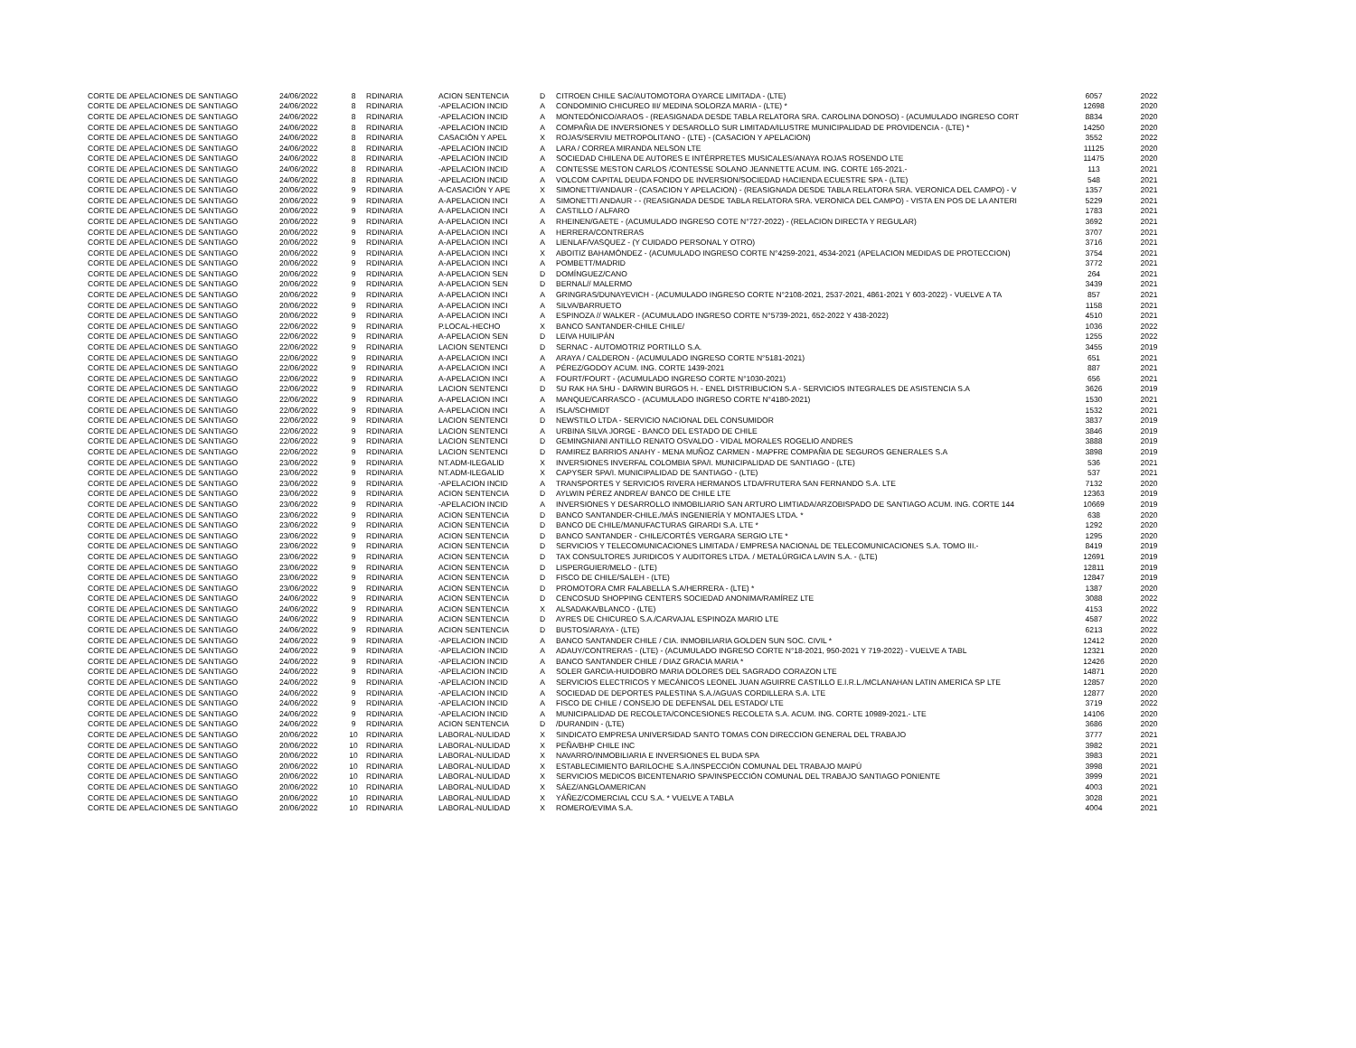| CORTE DE APELACIONES DE SANTIAGO | 24/06/2022 | 8 | RDINARIA | ACION SENTENCIA | D | CITROEN CHILE SAC/AUTOMOTORA OYARCE LIMITADA - (LTE) | 6057 | 2022 |
| CORTE DE APELACIONES DE SANTIAGO | 24/06/2022 | 8 | RDINARIA | -APELACION INCID | A | CONDOMINIO CHICUREO III/ MEDINA SOLORZA MARIA - (LTE) * | 12698 | 2020 |
| CORTE DE APELACIONES DE SANTIAGO | 24/06/2022 | 8 | RDINARIA | -APELACION INCID | A | MONTEDÓNICO/ARAOS - (REASIGNADA DESDE TABLA RELATORA SRA. CAROLINA DONOSO) - (ACUMULADO INGRESO CORT | 8834 | 2020 |
| CORTE DE APELACIONES DE SANTIAGO | 24/06/2022 | 8 | RDINARIA | -APELACION INCID | A | COMPAÑIA DE INVERSIONES Y DESAROLLO SUR LIMITADA/ILUSTRE MUNICIPALIDAD DE PROVIDENCIA - (LTE) * | 14250 | 2020 |
| CORTE DE APELACIONES DE SANTIAGO | 24/06/2022 | 8 | RDINARIA | CASACIÓN Y APEL | X | ROJAS/SERVIU METROPOLITANO - (LTE) - (CASACION Y APELACION) | 3552 | 2022 |
| CORTE DE APELACIONES DE SANTIAGO | 24/06/2022 | 8 | RDINARIA | -APELACION INCID | A | LARA / CORREA MIRANDA NELSON LTE | 11125 | 2020 |
| CORTE DE APELACIONES DE SANTIAGO | 24/06/2022 | 8 | RDINARIA | -APELACION INCID | A | SOCIEDAD CHILENA DE AUTORES E INTÉRPRETES MUSICALES/ANAYA ROJAS ROSENDO LTE | 11475 | 2020 |
| CORTE DE APELACIONES DE SANTIAGO | 24/06/2022 | 8 | RDINARIA | -APELACION INCID | A | CONTESSE MESTON CARLOS /CONTESSE SOLANO JEANNETTE ACUM. ING. CORTE 165-2021.- | 113 | 2021 |
| CORTE DE APELACIONES DE SANTIAGO | 24/06/2022 | 8 | RDINARIA | -APELACION INCID | A | VOLCOM CAPITAL DEUDA FONDO DE INVERSION/SOCIEDAD HACIENDA ECUESTRE SPA - (LTE) | 548 | 2021 |
| CORTE DE APELACIONES DE SANTIAGO | 20/06/2022 | 9 | RDINARIA | A-CASACIÓN Y APE | X | SIMONETTI/ANDAUR - (CASACION Y APELACION) - (REASIGNADA DESDE TABLA RELATORA SRA. VERONICA DEL CAMPO) - V | 1357 | 2021 |
| CORTE DE APELACIONES DE SANTIAGO | 20/06/2022 | 9 | RDINARIA | A-APELACION INCI | A | SIMONETTI ANDAUR - - (REASIGNADA DESDE TABLA RELATORA SRA. VERONICA DEL CAMPO) - VISTA EN POS DE LA ANTERI | 5229 | 2021 |
| CORTE DE APELACIONES DE SANTIAGO | 20/06/2022 | 9 | RDINARIA | A-APELACION INCI | A | CASTILLO / ALFARO | 1783 | 2021 |
| CORTE DE APELACIONES DE SANTIAGO | 20/06/2022 | 9 | RDINARIA | A-APELACION INCI | A | RHEINEN/GAETE - (ACUMULADO INGRESO COTE N°727-2022) - (RELACION DIRECTA Y REGULAR) | 3692 | 2021 |
| CORTE DE APELACIONES DE SANTIAGO | 20/06/2022 | 9 | RDINARIA | A-APELACION INCI | A | HERRERA/CONTRERAS | 3707 | 2021 |
| CORTE DE APELACIONES DE SANTIAGO | 20/06/2022 | 9 | RDINARIA | A-APELACION INCI | A | LIENLAF/VASQUEZ - (Y CUIDADO PERSONAL Y OTRO) | 3716 | 2021 |
| CORTE DE APELACIONES DE SANTIAGO | 20/06/2022 | 9 | RDINARIA | A-APELACION INCI | X | ABOITIZ BAHAMÓNDEZ - (ACUMULADO INGRESO CORTE N°4259-2021, 4534-2021 (APELACION MEDIDAS DE PROTECCION) | 3754 | 2021 |
| CORTE DE APELACIONES DE SANTIAGO | 20/06/2022 | 9 | RDINARIA | A-APELACION INCI | A | POMBETT/MADRID | 3772 | 2021 |
| CORTE DE APELACIONES DE SANTIAGO | 20/06/2022 | 9 | RDINARIA | A-APELACION SEN | D | DOMÍNGUEZ/CANO | 264 | 2021 |
| CORTE DE APELACIONES DE SANTIAGO | 20/06/2022 | 9 | RDINARIA | A-APELACION SEN | D | BERNAL// MALERMO | 3439 | 2021 |
| CORTE DE APELACIONES DE SANTIAGO | 20/06/2022 | 9 | RDINARIA | A-APELACION INCI | A | GRINGRAS/DUNAYEVICH - (ACUMULADO INGRESO CORTE N°2108-2021, 2537-2021, 4861-2021 Y 603-2022) - VUELVE A TA | 857 | 2021 |
| CORTE DE APELACIONES DE SANTIAGO | 20/06/2022 | 9 | RDINARIA | A-APELACION INCI | A | SILVA/BARRUETO | 1158 | 2021 |
| CORTE DE APELACIONES DE SANTIAGO | 20/06/2022 | 9 | RDINARIA | A-APELACION INCI | A | ESPINOZA // WALKER - (ACUMULADO INGRESO CORTE N°5739-2021, 652-2022 Y 438-2022) | 4510 | 2021 |
| CORTE DE APELACIONES DE SANTIAGO | 22/06/2022 | 9 | RDINARIA | P.LOCAL-HECHO | X | BANCO SANTANDER-CHILE CHILE/ | 1036 | 2022 |
| CORTE DE APELACIONES DE SANTIAGO | 22/06/2022 | 9 | RDINARIA | A-APELACION SEN | D | LEIVA HUILIPÁN | 1255 | 2022 |
| CORTE DE APELACIONES DE SANTIAGO | 22/06/2022 | 9 | RDINARIA | LACION SENTENCI | D | SERNAC - AUTOMOTRIZ PORTILLO S.A. | 3455 | 2019 |
| CORTE DE APELACIONES DE SANTIAGO | 22/06/2022 | 9 | RDINARIA | A-APELACION INCI | A | ARAYA / CALDERON - (ACUMULADO INGRESO CORTE N°5181-2021) | 651 | 2021 |
| CORTE DE APELACIONES DE SANTIAGO | 22/06/2022 | 9 | RDINARIA | A-APELACION INCI | A | PÉREZ/GODOY ACUM. ING. CORTE 1439-2021 | 887 | 2021 |
| CORTE DE APELACIONES DE SANTIAGO | 22/06/2022 | 9 | RDINARIA | A-APELACION INCI | A | FOURT/FOURT - (ACUMULADO INGRESO CORTE N°1030-2021) | 656 | 2021 |
| CORTE DE APELACIONES DE SANTIAGO | 22/06/2022 | 9 | RDINARIA | LACION SENTENCI | D | SU RAK HA SHU - DARWIN BURGOS H. - ENEL DISTRIBUCION S.A - SERVICIOS INTEGRALES DE ASISTENCIA S.A | 3626 | 2019 |
| CORTE DE APELACIONES DE SANTIAGO | 22/06/2022 | 9 | RDINARIA | A-APELACION INCI | A | MANQUE/CARRASCO - (ACUMULADO INGRESO CORTE N°4180-2021) | 1530 | 2021 |
| CORTE DE APELACIONES DE SANTIAGO | 22/06/2022 | 9 | RDINARIA | A-APELACION INCI | A | ISLA/SCHMIDT | 1532 | 2021 |
| CORTE DE APELACIONES DE SANTIAGO | 22/06/2022 | 9 | RDINARIA | LACION SENTENCI | D | NEWSTILO LTDA - SERVICIO NACIONAL DEL CONSUMIDOR | 3837 | 2019 |
| CORTE DE APELACIONES DE SANTIAGO | 22/06/2022 | 9 | RDINARIA | LACION SENTENCI | A | URBINA SILVA JORGE - BANCO DEL ESTADO DE CHILE | 3846 | 2019 |
| CORTE DE APELACIONES DE SANTIAGO | 22/06/2022 | 9 | RDINARIA | LACION SENTENCI | D | GEMINGNIANI ANTILLO RENATO OSVALDO - VIDAL MORALES ROGELIO ANDRES | 3888 | 2019 |
| CORTE DE APELACIONES DE SANTIAGO | 22/06/2022 | 9 | RDINARIA | LACION SENTENCI | D | RAMIREZ BARRIOS ANAHY - MENA MUÑOZ CARMEN - MAPFRE COMPAÑIA DE SEGUROS GENERALES S.A | 3898 | 2019 |
| CORTE DE APELACIONES DE SANTIAGO | 23/06/2022 | 9 | RDINARIA | NT.ADM-ILEGALID | X | INVERSIONES INVERFAL COLOMBIA SPA/I. MUNICIPALIDAD DE SANTIAGO - (LTE) | 536 | 2021 |
| CORTE DE APELACIONES DE SANTIAGO | 23/06/2022 | 9 | RDINARIA | NT.ADM-ILEGALID | X | CAPYSER SPA/I. MUNICIPALIDAD DE SANTIAGO - (LTE) | 537 | 2021 |
| CORTE DE APELACIONES DE SANTIAGO | 23/06/2022 | 9 | RDINARIA | -APELACION INCID | A | TRANSPORTES Y SERVICIOS RIVERA HERMANOS LTDA/FRUTERA SAN FERNANDO S.A. LTE | 7132 | 2020 |
| CORTE DE APELACIONES DE SANTIAGO | 23/06/2022 | 9 | RDINARIA | ACION SENTENCIA | D | AYLWIN PÉREZ ANDREA/ BANCO DE CHILE LTE | 12363 | 2019 |
| CORTE DE APELACIONES DE SANTIAGO | 23/06/2022 | 9 | RDINARIA | -APELACION INCID | A | INVERSIONES Y DESARROLLO INMOBILIARIO SAN ARTURO LIMTIADA/ARZOBISPADO DE SANTIAGO ACUM. ING. CORTE 144 | 10669 | 2019 |
| CORTE DE APELACIONES DE SANTIAGO | 23/06/2022 | 9 | RDINARIA | ACION SENTENCIA | D | BANCO SANTANDER-CHILE./MÁS INGENIERÍA Y MONTAJES LTDA. * | 638 | 2020 |
| CORTE DE APELACIONES DE SANTIAGO | 23/06/2022 | 9 | RDINARIA | ACION SENTENCIA | D | BANCO DE CHILE/MANUFACTURAS GIRARDI S.A. LTE * | 1292 | 2020 |
| CORTE DE APELACIONES DE SANTIAGO | 23/06/2022 | 9 | RDINARIA | ACION SENTENCIA | D | BANCO SANTANDER - CHILE/CORTÉS VERGARA SERGIO LTE * | 1295 | 2020 |
| CORTE DE APELACIONES DE SANTIAGO | 23/06/2022 | 9 | RDINARIA | ACION SENTENCIA | D | SERVICIOS Y TELECOMUNICACIONES LIMITADA / EMPRESA NACIONAL DE TELECOMUNICACIONES S.A. TOMO III.- | 8419 | 2019 |
| CORTE DE APELACIONES DE SANTIAGO | 23/06/2022 | 9 | RDINARIA | ACION SENTENCIA | D | TAX CONSULTORES JURIDICOS Y AUDITORES LTDA. / METALÚRGICA LAVIN S.A. - (LTE) | 12691 | 2019 |
| CORTE DE APELACIONES DE SANTIAGO | 23/06/2022 | 9 | RDINARIA | ACION SENTENCIA | D | LISPERGUIER/MELO - (LTE) | 12811 | 2019 |
| CORTE DE APELACIONES DE SANTIAGO | 23/06/2022 | 9 | RDINARIA | ACION SENTENCIA | D | FISCO DE CHILE/SALEH - (LTE) | 12847 | 2019 |
| CORTE DE APELACIONES DE SANTIAGO | 23/06/2022 | 9 | RDINARIA | ACION SENTENCIA | D | PROMOTORA CMR FALABELLA S.A/HERRERA - (LTE) * | 1387 | 2020 |
| CORTE DE APELACIONES DE SANTIAGO | 24/06/2022 | 9 | RDINARIA | ACION SENTENCIA | D | CENCOSUD SHOPPING CENTERS SOCIEDAD ANONIMA/RAMÍREZ LTE | 3088 | 2022 |
| CORTE DE APELACIONES DE SANTIAGO | 24/06/2022 | 9 | RDINARIA | ACION SENTENCIA | X | ALSADAKA/BLANCO - (LTE) | 4153 | 2022 |
| CORTE DE APELACIONES DE SANTIAGO | 24/06/2022 | 9 | RDINARIA | ACION SENTENCIA | D | AYRES DE CHICUREO S.A./CARVAJAL ESPINOZA MARIO LTE | 4587 | 2022 |
| CORTE DE APELACIONES DE SANTIAGO | 24/06/2022 | 9 | RDINARIA | ACION SENTENCIA | D | BUSTOS/ARAYA - (LTE) | 6213 | 2022 |
| CORTE DE APELACIONES DE SANTIAGO | 24/06/2022 | 9 | RDINARIA | -APELACION INCID | A | BANCO SANTANDER CHILE / CIA. INMOBILIARIA GOLDEN SUN SOC. CIVIL * | 12412 | 2020 |
| CORTE DE APELACIONES DE SANTIAGO | 24/06/2022 | 9 | RDINARIA | -APELACION INCID | A | ADAUY/CONTRERAS - (LTE) - (ACUMULADO INGRESO CORTE N°18-2021, 950-2021 Y 719-2022) - VUELVE A TABL | 12321 | 2020 |
| CORTE DE APELACIONES DE SANTIAGO | 24/06/2022 | 9 | RDINARIA | -APELACION INCID | A | BANCO SANTANDER CHILE / DIAZ GRACIA MARIA * | 12426 | 2020 |
| CORTE DE APELACIONES DE SANTIAGO | 24/06/2022 | 9 | RDINARIA | -APELACION INCID | A | SOLER GARCIA-HUIDOBRO MARIA DOLORES DEL SAGRADO CORAZON LTE | 14871 | 2020 |
| CORTE DE APELACIONES DE SANTIAGO | 24/06/2022 | 9 | RDINARIA | -APELACION INCID | A | SERVICIOS ELECTRICOS Y MECÁNICOS LEONEL JUAN AGUIRRE CASTILLO E.I.R.L./MCLANAHAN LATIN AMERICA SP LTE | 12857 | 2020 |
| CORTE DE APELACIONES DE SANTIAGO | 24/06/2022 | 9 | RDINARIA | -APELACION INCID | A | SOCIEDAD DE DEPORTES PALESTINA S.A./AGUAS CORDILLERA S.A. LTE | 12877 | 2020 |
| CORTE DE APELACIONES DE SANTIAGO | 24/06/2022 | 9 | RDINARIA | -APELACION INCID | A | FISCO DE CHILE / CONSEJO DE DEFENSAL DEL ESTADO/ LTE | 3719 | 2022 |
| CORTE DE APELACIONES DE SANTIAGO | 24/06/2022 | 9 | RDINARIA | -APELACION INCID | A | MUNICIPALIDAD DE RECOLETA/CONCESIONES RECOLETA S.A. ACUM. ING. CORTE 10989-2021.- LTE | 14106 | 2020 |
| CORTE DE APELACIONES DE SANTIAGO | 24/06/2022 | 9 | RDINARIA | ACION SENTENCIA | D | /DURANDIN - (LTE) | 3686 | 2020 |
| CORTE DE APELACIONES DE SANTIAGO | 20/06/2022 | 10 | RDINARIA | LABORAL-NULIDAD | X | SINDICATO EMPRESA UNIVERSIDAD SANTO TOMAS CON DIRECCION GENERAL DEL TRABAJO | 3777 | 2021 |
| CORTE DE APELACIONES DE SANTIAGO | 20/06/2022 | 10 | RDINARIA | LABORAL-NULIDAD | X | PEÑA/BHP CHILE INC | 3982 | 2021 |
| CORTE DE APELACIONES DE SANTIAGO | 20/06/2022 | 10 | RDINARIA | LABORAL-NULIDAD | X | NAVARRO/INMOBILIARIA E INVERSIONES EL BUDA SPA | 3983 | 2021 |
| CORTE DE APELACIONES DE SANTIAGO | 20/06/2022 | 10 | RDINARIA | LABORAL-NULIDAD | X | ESTABLECIMIENTO BARILOCHE S.A./INSPECCIÓN COMUNAL DEL TRABAJO MAIPÚ | 3998 | 2021 |
| CORTE DE APELACIONES DE SANTIAGO | 20/06/2022 | 10 | RDINARIA | LABORAL-NULIDAD | X | SERVICIOS MEDICOS BICENTENARIO SPA/INSPECCIÓN COMUNAL DEL TRABAJO SANTIAGO PONIENTE | 3999 | 2021 |
| CORTE DE APELACIONES DE SANTIAGO | 20/06/2022 | 10 | RDINARIA | LABORAL-NULIDAD | X | SÁEZ/ANGLOAMERICAN | 4003 | 2021 |
| CORTE DE APELACIONES DE SANTIAGO | 20/06/2022 | 10 | RDINARIA | LABORAL-NULIDAD | X | YÁÑEZ/COMERCIAL CCU S.A. * VUELVE A TABLA | 3028 | 2021 |
| CORTE DE APELACIONES DE SANTIAGO | 20/06/2022 | 10 | RDINARIA | LABORAL-NULIDAD | X | ROMERO/EVIMA S.A. | 4004 | 2021 |